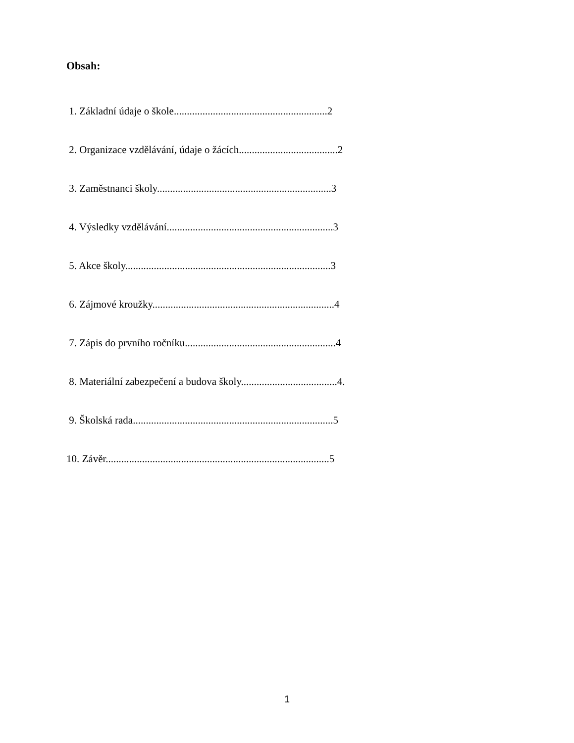Obsah:
1. Základní údaje o škole...........................................................2
2. Organizace vzdělávání, údaje o žácích......................................2
3. Zaměstnanci školy...................................................................3
4. Výsledky vzdělávání................................................................3
5. Akce školy...............................................................................3
6. Zájmové kroužky......................................................................4
7. Zápis do prvního ročníku..........................................................4
8. Materiální zabezpečení a budova školy.....................................4.
9. Školská rada.............................................................................5
10. Závěr......................................................................................5
1